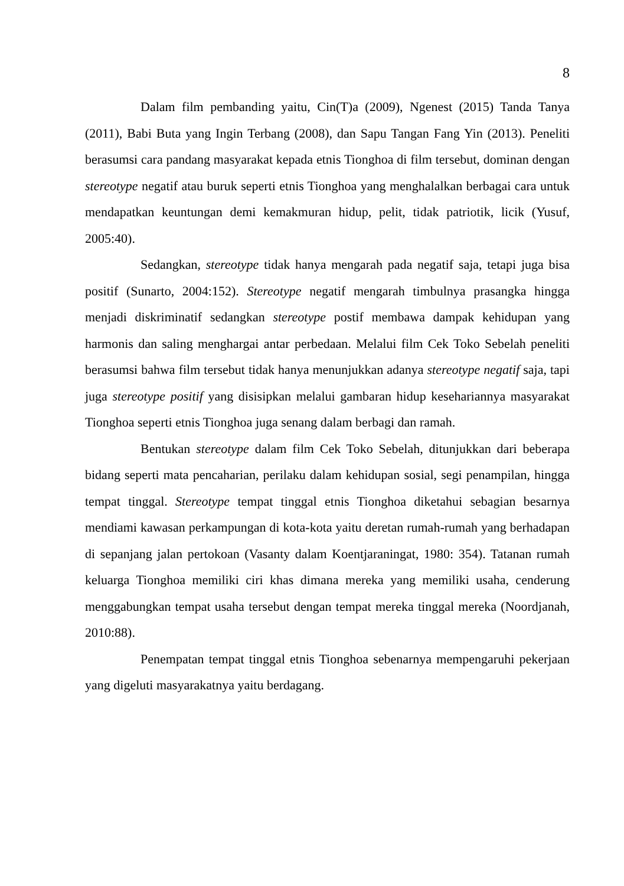8
Dalam film pembanding yaitu, Cin(T)a (2009), Ngenest (2015) Tanda Tanya (2011), Babi Buta yang Ingin Terbang (2008), dan Sapu Tangan Fang Yin (2013). Peneliti berasumsi cara pandang masyarakat kepada etnis Tionghoa di film tersebut, dominan dengan stereotype negatif atau buruk seperti etnis Tionghoa yang menghalalkan berbagai cara untuk mendapatkan keuntungan demi kemakmuran hidup, pelit, tidak patriotik, licik (Yusuf, 2005:40).
Sedangkan, stereotype tidak hanya mengarah pada negatif saja, tetapi juga bisa positif (Sunarto, 2004:152). Stereotype negatif mengarah timbulnya prasangka hingga menjadi diskriminatif sedangkan stereotype postif membawa dampak kehidupan yang harmonis dan saling menghargai antar perbedaan. Melalui film Cek Toko Sebelah peneliti berasumsi bahwa film tersebut tidak hanya menunjukkan adanya stereotype negatif saja, tapi juga stereotype positif yang disisipkan melalui gambaran hidup kesehariannya masyarakat Tionghoa seperti etnis Tionghoa juga senang dalam berbagi dan ramah.
Bentukan stereotype dalam film Cek Toko Sebelah, ditunjukkan dari beberapa bidang seperti mata pencaharian, perilaku dalam kehidupan sosial, segi penampilan, hingga tempat tinggal. Stereotype tempat tinggal etnis Tionghoa diketahui sebagian besarnya mendiami kawasan perkampungan di kota-kota yaitu deretan rumah-rumah yang berhadapan di sepanjang jalan pertokoan (Vasanty dalam Koentjaraningat, 1980: 354). Tatanan rumah keluarga Tionghoa memiliki ciri khas dimana mereka yang memiliki usaha, cenderung menggabungkan tempat usaha tersebut dengan tempat mereka tinggal mereka (Noordjanah, 2010:88).
Penempatan tempat tinggal etnis Tionghoa sebenarnya mempengaruhi pekerjaan yang digeluti masyarakatnya yaitu berdagang.